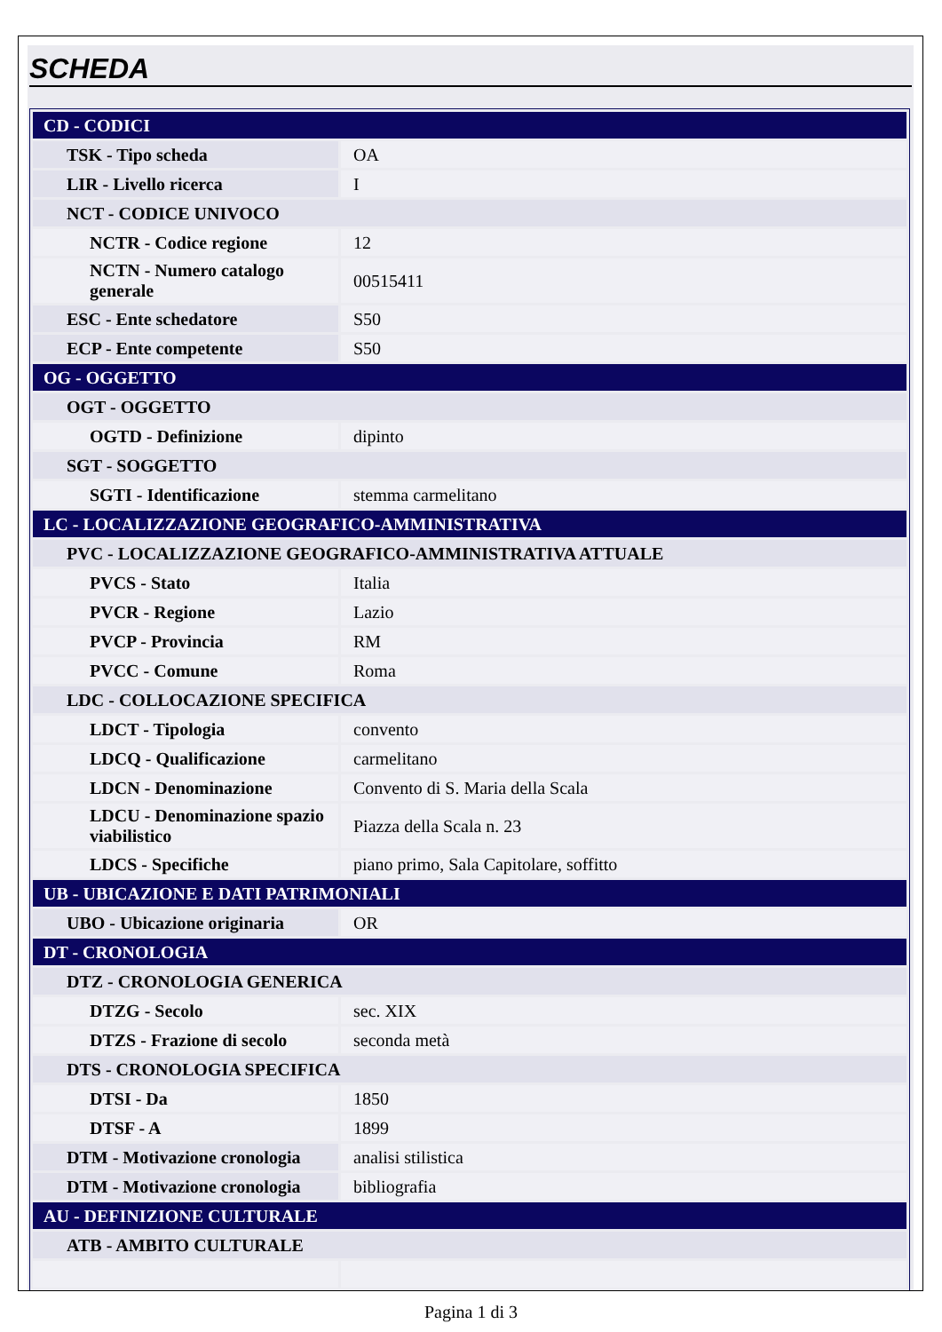SCHEDA
| CD - CODICI | |
| TSK - Tipo scheda | OA |
| LIR - Livello ricerca | I |
| NCT - CODICE UNIVOCO | |
| NCTR - Codice regione | 12 |
| NCTN - Numero catalogo generale | 00515411 |
| ESC - Ente schedatore | S50 |
| ECP - Ente competente | S50 |
| OG - OGGETTO | |
| OGT - OGGETTO | |
| OGTD - Definizione | dipinto |
| SGT - SOGGETTO | |
| SGTI - Identificazione | stemma carmelitano |
| LC - LOCALIZZAZIONE GEOGRAFICO-AMMINISTRATIVA | |
| PVC - LOCALIZZAZIONE GEOGRAFICO-AMMINISTRATIVA ATTUALE | |
| PVCS - Stato | Italia |
| PVCR - Regione | Lazio |
| PVCP - Provincia | RM |
| PVCC - Comune | Roma |
| LDC - COLLOCAZIONE SPECIFICA | |
| LDCT - Tipologia | convento |
| LDCQ - Qualificazione | carmelitano |
| LDCN - Denominazione | Convento di S. Maria della Scala |
| LDCU - Denominazione spazio viabilistico | Piazza della Scala n. 23 |
| LDCS - Specifiche | piano primo, Sala Capitolare, soffitto |
| UB - UBICAZIONE E DATI PATRIMONIALI | |
| UBO - Ubicazione originaria | OR |
| DT - CRONOLOGIA | |
| DTZ - CRONOLOGIA GENERICA | |
| DTZG - Secolo | sec. XIX |
| DTZS - Frazione di secolo | seconda metà |
| DTS - CRONOLOGIA SPECIFICA | |
| DTSI - Da | 1850 |
| DTSF - A | 1899 |
| DTM - Motivazione cronologia | analisi stilistica |
| DTM - Motivazione cronologia | bibliografia |
| AU - DEFINIZIONE CULTURALE | |
| ATB - AMBITO CULTURALE | |
Pagina 1 di 3